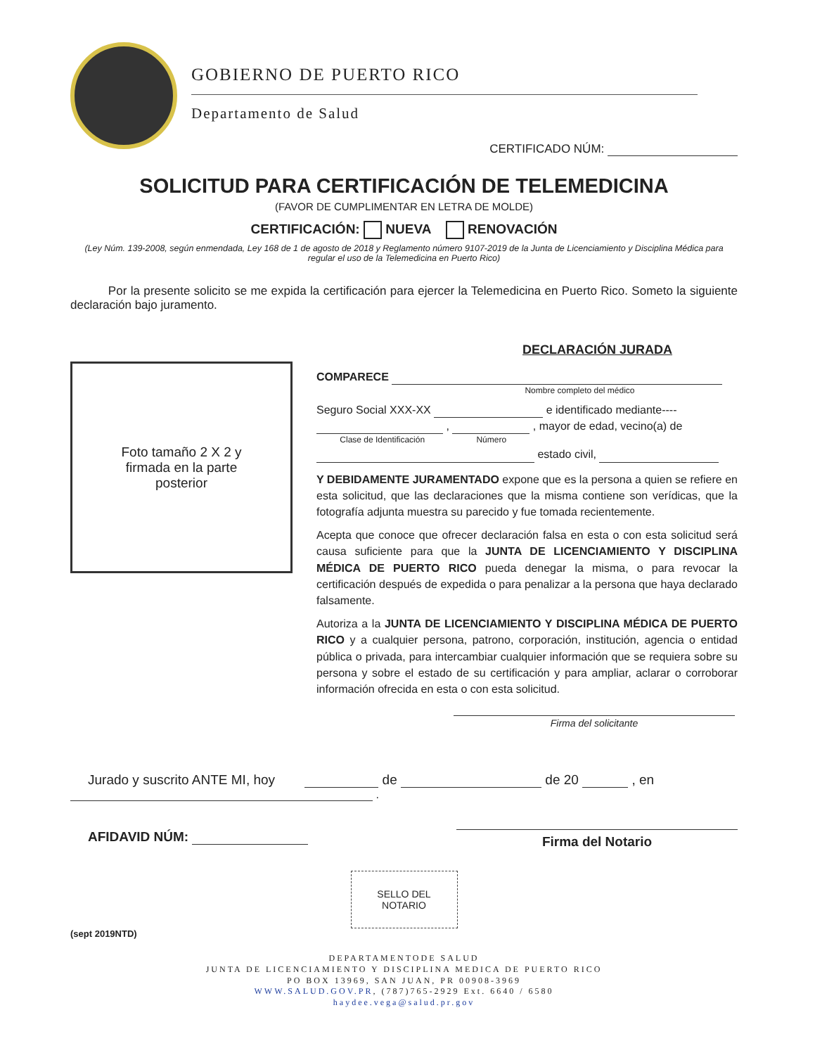GOBIERNO DE PUERTO RICO
Departamento de Salud
CERTIFICADO NÚM:
SOLICITUD PARA CERTIFICACIÓN DE TELEMEDICINA
(FAVOR DE CUMPLIMENTAR EN LETRA DE MOLDE)
CERTIFICACIÓN: NUEVA RENOVACIÓN
(Ley Núm. 139-2008, según enmendada, Ley 168 de 1 de agosto de 2018 y Reglamento número 9107-2019 de la Junta de Licenciamiento y Disciplina Médica para regular el uso de la Telemedicina en Puerto Rico)
Por la presente solicito se me expida la certificación para ejercer la Telemedicina en Puerto Rico. Someto la siguiente declaración bajo juramento.
Foto tamaño 2 X 2 y
firmada en la parte
posterior
DECLARACIÓN JURADA
COMPARECE
Nombre completo del médico
Seguro Social XXX-XX e identificado mediante----
, , mayor de edad, vecino(a) de
Clase de Identificación Número
estado civil,
Y DEBIDAMENTE JURAMENTADO expone que es la persona a quien se refiere en esta solicitud, que las declaraciones que la misma contiene son verídicas, que la fotografía adjunta muestra su parecido y fue tomada recientemente.
Acepta que conoce que ofrecer declaración falsa en esta o con esta solicitud será causa suficiente para que la JUNTA DE LICENCIAMIENTO Y DISCIPLINA MÉDICA DE PUERTO RICO pueda denegar la misma, o para revocar la certificación después de expedida o para penalizar a la persona que haya declarado falsamente.
Autoriza a la JUNTA DE LICENCIAMIENTO Y DISCIPLINA MÉDICA DE PUERTO RICO y a cualquier persona, patrono, corporación, institución, agencia o entidad pública o privada, para intercambiar cualquier información que se requiera sobre su persona y sobre el estado de su certificación y para ampliar, aclarar o corroborar información ofrecida en esta o con esta solicitud.
Firma del solicitante
Jurado y suscrito ANTE MI, hoy de de 20 , en
.
AFIDAVID NÚM:
Firma del Notario
SELLO DEL
NOTARIO
(sept 2019NTD)
DEPARTAMENTODE SALUD
JUNTA DE LICENCIAMIENTO Y DISCIPLINA MEDICA DE PUERTO RICO
PO BOX 13969, SAN JUAN, PR 00908-3969
WWW.SALUD.GOV.PR, (787)765-2929 Ext. 6640 / 6580
haydee.vega@salud.pr.gov